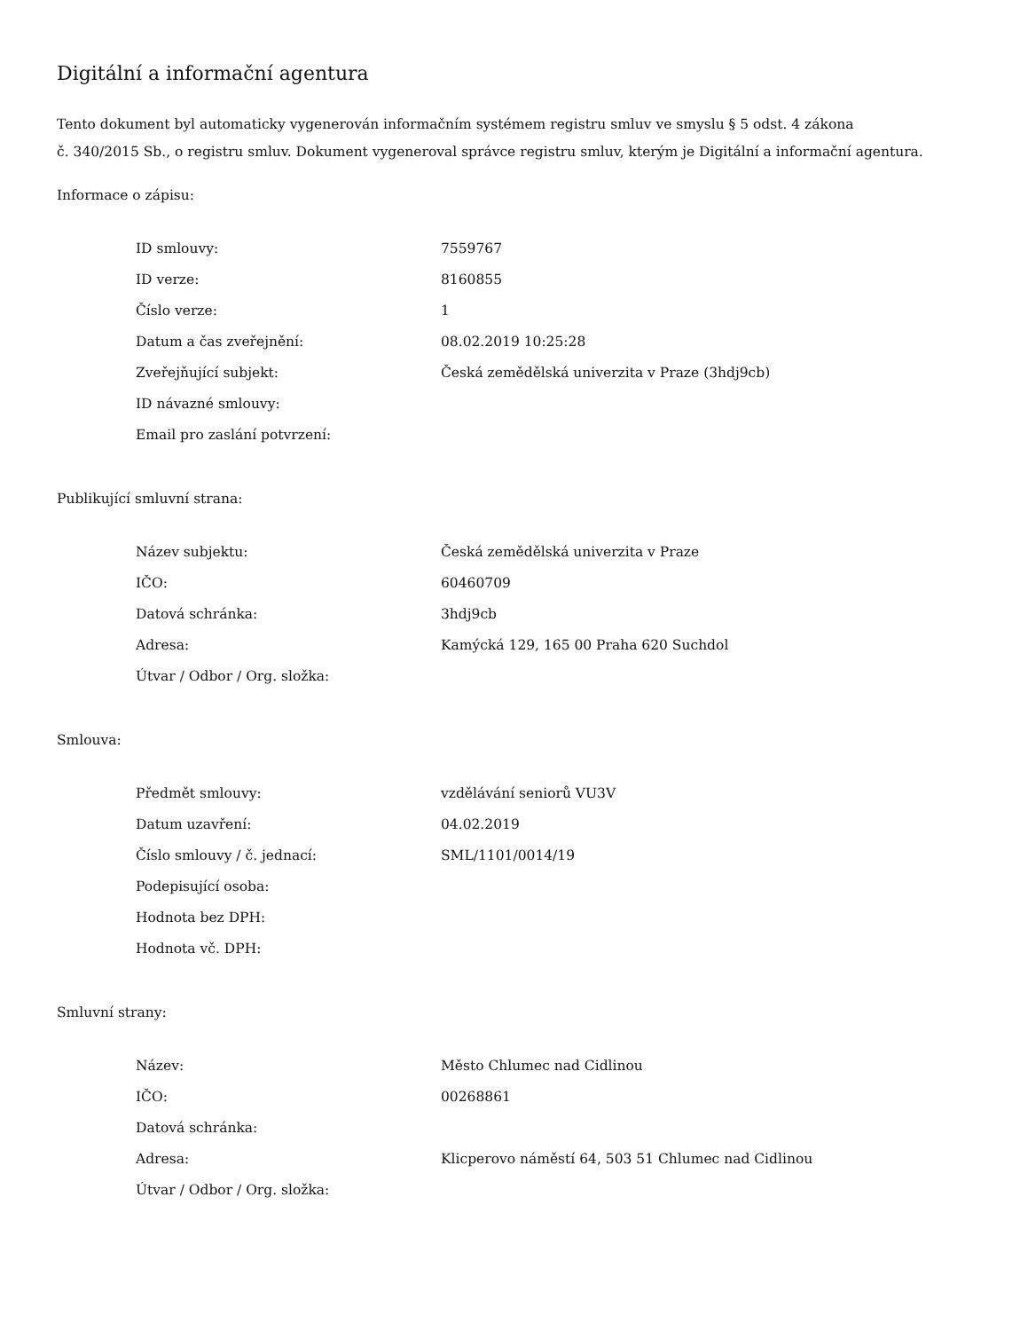Digitální a informační agentura
Tento dokument byl automaticky vygenerován informačním systémem registru smluv ve smyslu § 5 odst. 4 zákona
č. 340/2015 Sb., o registru smluv. Dokument vygeneroval správce registru smluv, kterým je Digitální a informační agentura.
Informace o zápisu:
| ID smlouvy: | 7559767 |
| ID verze: | 8160855 |
| Číslo verze: | 1 |
| Datum a čas zveřejnění: | 08.02.2019 10:25:28 |
| Zveřejňující subjekt: | Česká zemědělská univerzita v Praze (3hdj9cb) |
| ID návazné smlouvy: | |
| Email pro zaslání potvrzení: | |
Publikující smluvní strana:
| Název subjektu: | Česká zemědělská univerzita v Praze |
| IČO: | 60460709 |
| Datová schránka: | 3hdj9cb |
| Adresa: | Kamýcká 129, 165 00 Praha 620 Suchdol |
| Útvar / Odbor / Org. složka: | |
Smlouva:
| Předmět smlouvy: | vzdělávání seniorů VU3V |
| Datum uzavření: | 04.02.2019 |
| Číslo smlouvy / č. jednací: | SML/1101/0014/19 |
| Podepisující osoba: | |
| Hodnota bez DPH: | |
| Hodnota vč. DPH: | |
Smluvní strany:
| Název: | Město Chlumec nad Cidlinou |
| IČO: | 00268861 |
| Datová schránka: | |
| Adresa: | Klicperovo náměstí 64, 503 51 Chlumec nad Cidlinou |
| Útvar / Odbor / Org. složka: | |